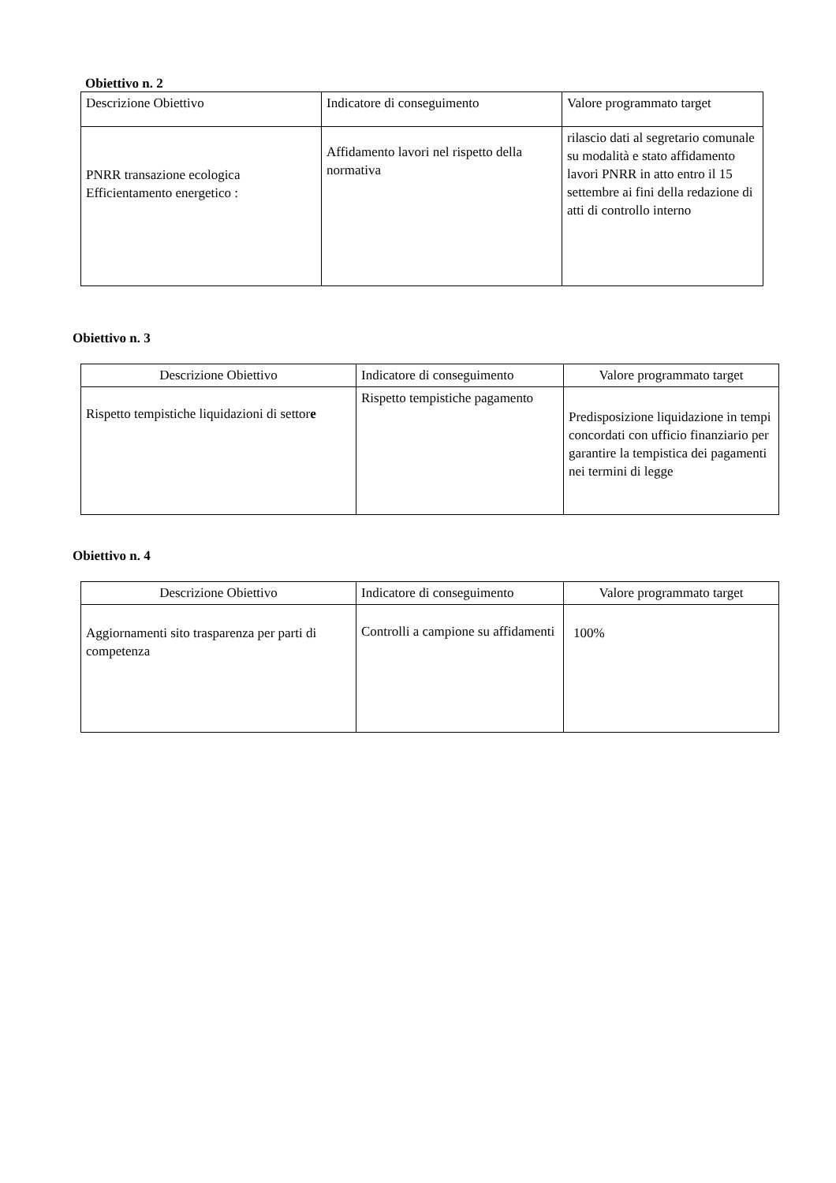Obiettivo n. 2
| Descrizione Obiettivo | Indicatore di conseguimento | Valore programmato target |
| --- | --- | --- |
| PNRR transazione ecologica Efficientamento energetico : | Affidamento lavori nel rispetto della normativa | rilascio dati al segretario comunale su modalità e stato affidamento lavori PNRR in atto entro il 15 settembre ai fini della redazione di atti di controllo interno |
Obiettivo n. 3
| Descrizione Obiettivo | Indicatore di conseguimento | Valore programmato target |
| --- | --- | --- |
| Rispetto tempistiche liquidazioni di settor e | Rispetto tempistiche pagamento | Predisposizione liquidazione in tempi concordati con ufficio finanziario per garantire la tempistica dei pagamenti nei termini di legge |
Obiettivo n. 4
| Descrizione Obiettivo | Indicatore di conseguimento | Valore programmato target |
| --- | --- | --- |
| Aggiornamenti sito trasparenza per parti di competenza | Controlli a campione su affidamenti | 100% |